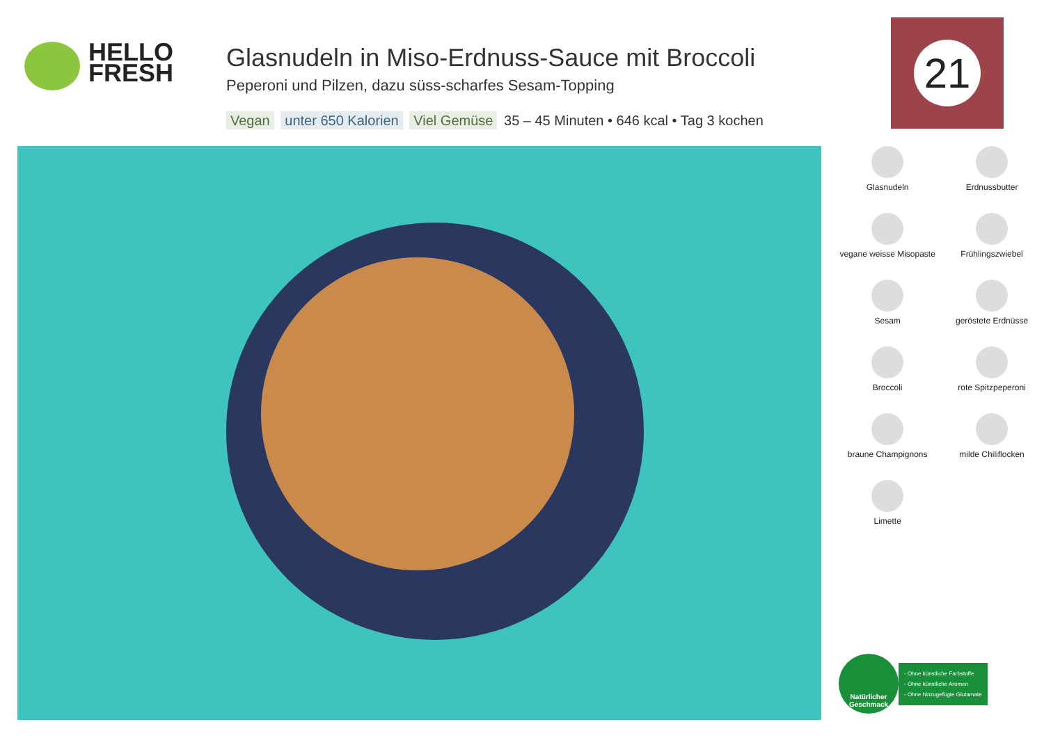HELLO
FRESH
Glasnudeln in Miso-Erdnuss-Sauce mit Broccoli
Peperoni und Pilzen, dazu süss-scharfes Sesam-Topping
Vegan unter 650 Kalorien Viel Gemüse 35 – 45 Minuten • 646 kcal • Tag 3 kochen
21
Glasnudeln
Erdnussbutter
vegane weisse Misopaste
Frühlingszwiebel
Sesam
geröstete Erdnüsse
Broccoli
rote Spitzpeperoni
braune Champignons
milde Chiliflocken
Limette
Natürlicher Geschmack
- Ohne künstliche Farbstoffe
- Ohne künstliche Aromen
- Ohne hinzugefügte Glutamate